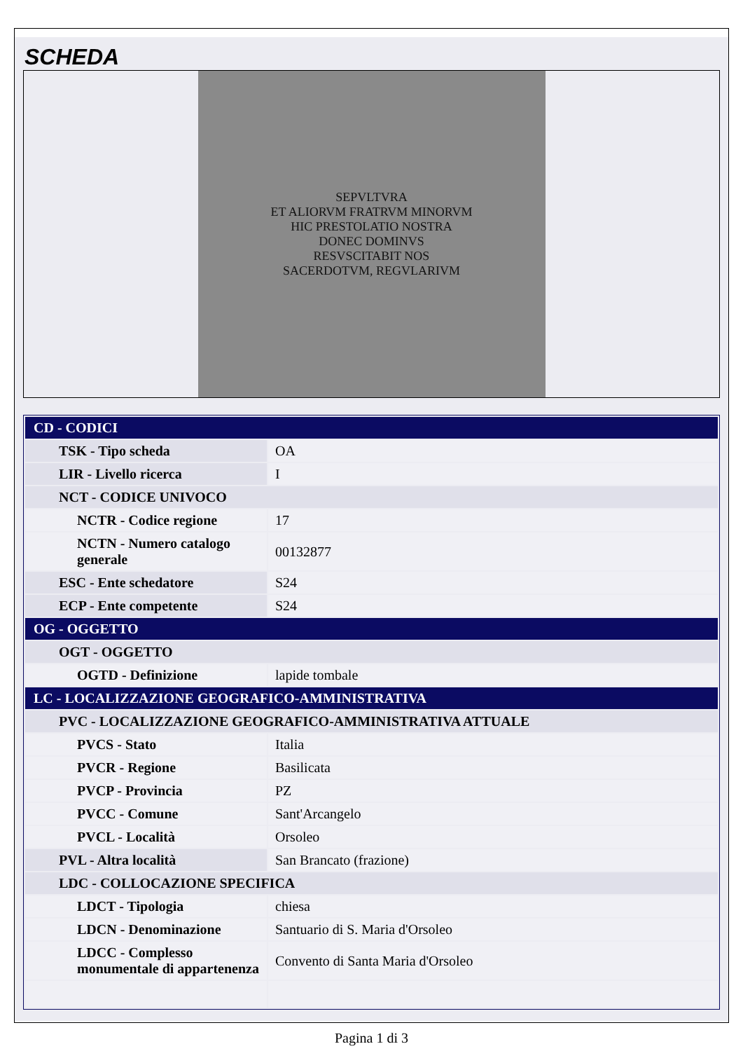SCHEDA
SEPVLTVRA
ET ALIORVM FRATRVM MINORVM
HIC PRESTOLATIO NOSTRA
DONEC DOMINVS
RESVSCITABIT NOS
SACERDOTVM, REGVLARIVM
| CD - CODICI | |
| TSK - Tipo scheda | OA |
| LIR - Livello ricerca | I |
| NCT - CODICE UNIVOCO | |
| NCTR - Codice regione | 17 |
| NCTN - Numero catalogo generale | 00132877 |
| ESC - Ente schedatore | S24 |
| ECP - Ente competente | S24 |
| OG - OGGETTO | |
| OGT - OGGETTO | |
| OGTD - Definizione | lapide tombale |
| LC - LOCALIZZAZIONE GEOGRAFICO-AMMINISTRATIVA | |
| PVC - LOCALIZZAZIONE GEOGRAFICO-AMMINISTRATIVA ATTUALE | |
| PVCS - Stato | Italia |
| PVCR - Regione | Basilicata |
| PVCP - Provincia | PZ |
| PVCC - Comune | Sant'Arcangelo |
| PVCL - Località | Orsoleo |
| PVL - Altra località | San Brancato (frazione) |
| LDC - COLLOCAZIONE SPECIFICA | |
| LDCT - Tipologia | chiesa |
| LDCN - Denominazione | Santuario di S. Maria d'Orsoleo |
| LDCC - Complesso monumentale di appartenenza | Convento di Santa Maria d'Orsoleo |
Pagina 1 di 3